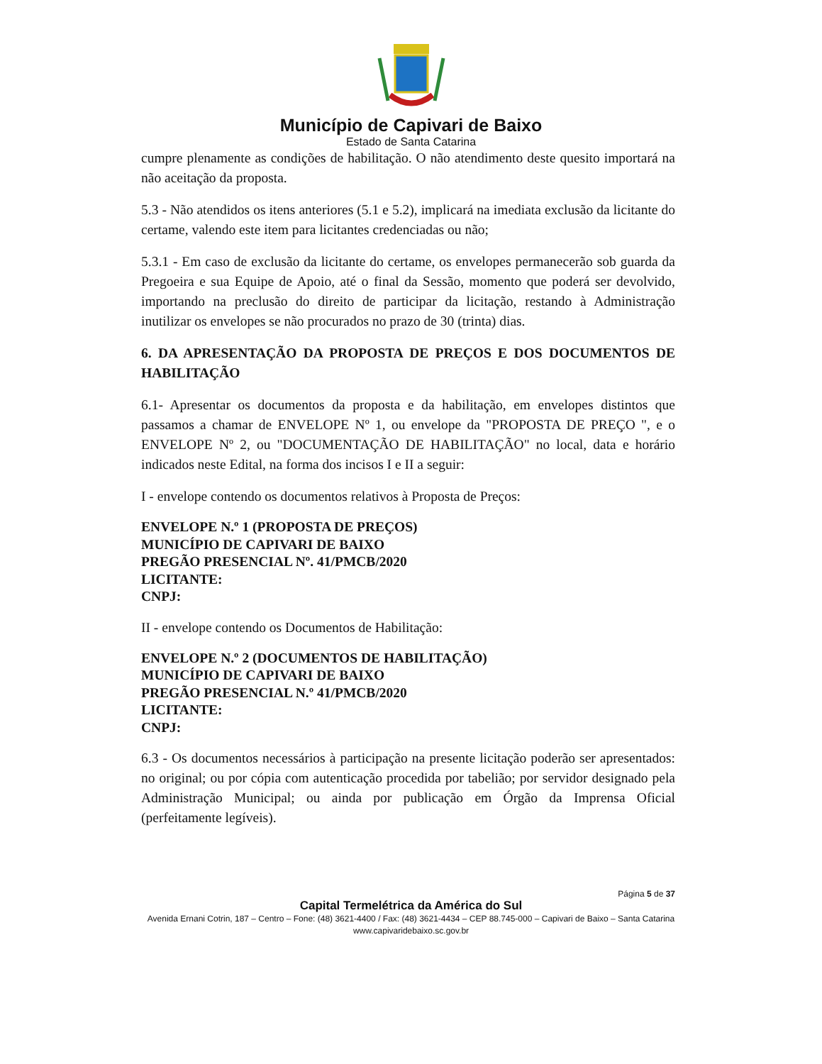Município de Capivari de Baixo
Estado de Santa Catarina
cumpre plenamente as condições de habilitação. O não atendimento deste quesito importará na não aceitação da proposta.
5.3 - Não atendidos os itens anteriores (5.1 e 5.2), implicará na imediata exclusão da licitante do certame, valendo este item para licitantes credenciadas ou não;
5.3.1 - Em caso de exclusão da licitante do certame, os envelopes permanecerão sob guarda da Pregoeira e sua Equipe de Apoio, até o final da Sessão, momento que poderá ser devolvido, importando na preclusão do direito de participar da licitação, restando à Administração inutilizar os envelopes se não procurados no prazo de 30 (trinta) dias.
6. DA APRESENTAÇÃO DA PROPOSTA DE PREÇOS E DOS DOCUMENTOS DE HABILITAÇÃO
6.1- Apresentar os documentos da proposta e da habilitação, em envelopes distintos que passamos a chamar de ENVELOPE Nº 1, ou envelope da "PROPOSTA DE PREÇO ", e o ENVELOPE Nº 2, ou "DOCUMENTAÇÃO DE HABILITAÇÃO" no local, data e horário indicados neste Edital, na forma dos incisos I e II a seguir:
I - envelope contendo os documentos relativos à Proposta de Preços:
ENVELOPE N.º 1 (PROPOSTA DE PREÇOS)
MUNICÍPIO DE CAPIVARI DE BAIXO
PREGÃO PRESENCIAL Nº. 41/PMCB/2020
LICITANTE:
CNPJ:
II - envelope contendo os Documentos de Habilitação:
ENVELOPE N.º 2 (DOCUMENTOS DE HABILITAÇÃO)
MUNICÍPIO DE CAPIVARI DE BAIXO
PREGÃO PRESENCIAL N.º 41/PMCB/2020
LICITANTE:
CNPJ:
6.3 - Os documentos necessários à participação na presente licitação poderão ser apresentados: no original; ou por cópia com autenticação procedida por tabelião; por servidor designado pela Administração Municipal; ou ainda por publicação em Órgão da Imprensa Oficial (perfeitamente legíveis).
Página 5 de 37
Capital Termelétrica da América do Sul
Avenida Ernani Cotrin, 187 – Centro – Fone: (48) 3621-4400 / Fax: (48) 3621-4434 – CEP 88.745-000 – Capivari de Baixo – Santa Catarina
www.capivaridebaixo.sc.gov.br